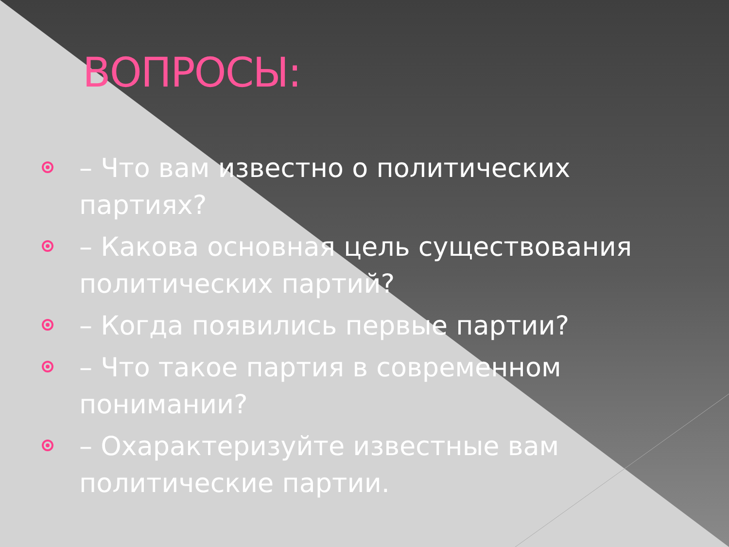ВОПРОСЫ:
– Что вам известно о политических партиях?
– Какова основная цель существования политических партий?
– Когда появились первые партии?
– Что такое партия в современном понимании?
– Охарактеризуйте известные вам политические партии.